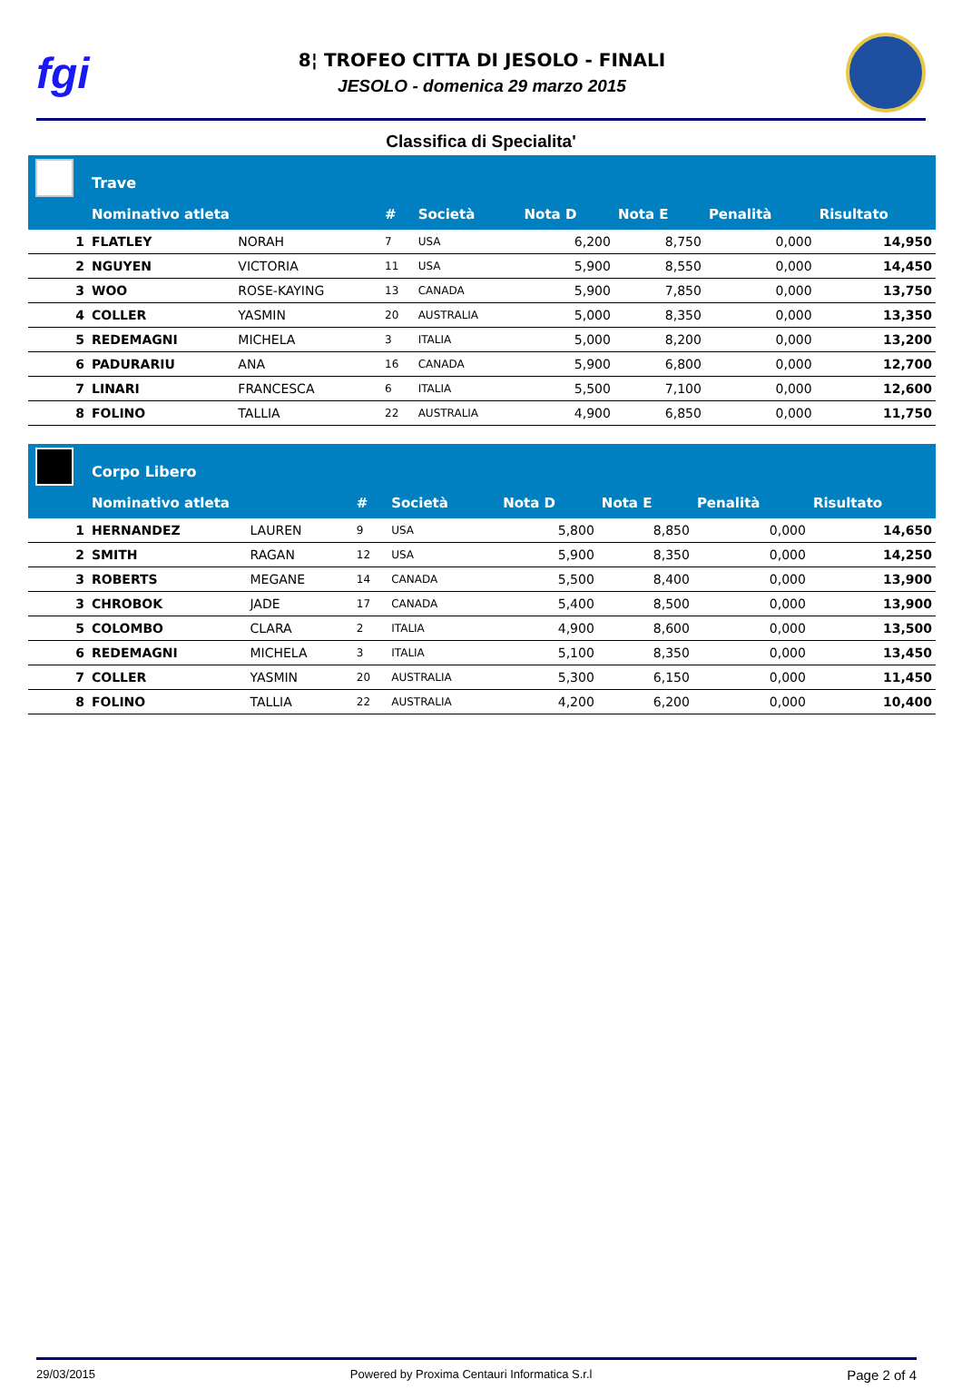fgi
8¦ TROFEO CITTA DI JESOLO - FINALI
JESOLO - domenica 29 marzo 2015
Classifica di Specialita'
| | Trave | | | | | | | |
| | Nominativo atleta | | # | Società | Nota D | Nota E | Penalità | Risultato |
| 1 | FLATLEY | NORAH | 7 | USA | 6,200 | 8,750 | 0,000 | 14,950 |
| 2 | NGUYEN | VICTORIA | 11 | USA | 5,900 | 8,550 | 0,000 | 14,450 |
| 3 | WOO | ROSE-KAYING | 13 | CANADA | 5,900 | 7,850 | 0,000 | 13,750 |
| 4 | COLLER | YASMIN | 20 | AUSTRALIA | 5,000 | 8,350 | 0,000 | 13,350 |
| 5 | REDEMAGNI | MICHELA | 3 | ITALIA | 5,000 | 8,200 | 0,000 | 13,200 |
| 6 | PADURARIU | ANA | 16 | CANADA | 5,900 | 6,800 | 0,000 | 12,700 |
| 7 | LINARI | FRANCESCA | 6 | ITALIA | 5,500 | 7,100 | 0,000 | 12,600 |
| 8 | FOLINO | TALLIA | 22 | AUSTRALIA | 4,900 | 6,850 | 0,000 | 11,750 |
| | Corpo Libero | | | | | | | |
| | Nominativo atleta | | # | Società | Nota D | Nota E | Penalità | Risultato |
| 1 | HERNANDEZ | LAUREN | 9 | USA | 5,800 | 8,850 | 0,000 | 14,650 |
| 2 | SMITH | RAGAN | 12 | USA | 5,900 | 8,350 | 0,000 | 14,250 |
| 3 | ROBERTS | MEGANE | 14 | CANADA | 5,500 | 8,400 | 0,000 | 13,900 |
| 3 | CHROBOK | JADE | 17 | CANADA | 5,400 | 8,500 | 0,000 | 13,900 |
| 5 | COLOMBO | CLARA | 2 | ITALIA | 4,900 | 8,600 | 0,000 | 13,500 |
| 6 | REDEMAGNI | MICHELA | 3 | ITALIA | 5,100 | 8,350 | 0,000 | 13,450 |
| 7 | COLLER | YASMIN | 20 | AUSTRALIA | 5,300 | 6,150 | 0,000 | 11,450 |
| 8 | FOLINO | TALLIA | 22 | AUSTRALIA | 4,200 | 6,200 | 0,000 | 10,400 |
29/03/2015 Powered by Proxima Centauri Informatica S.r.l Page 2 of 4